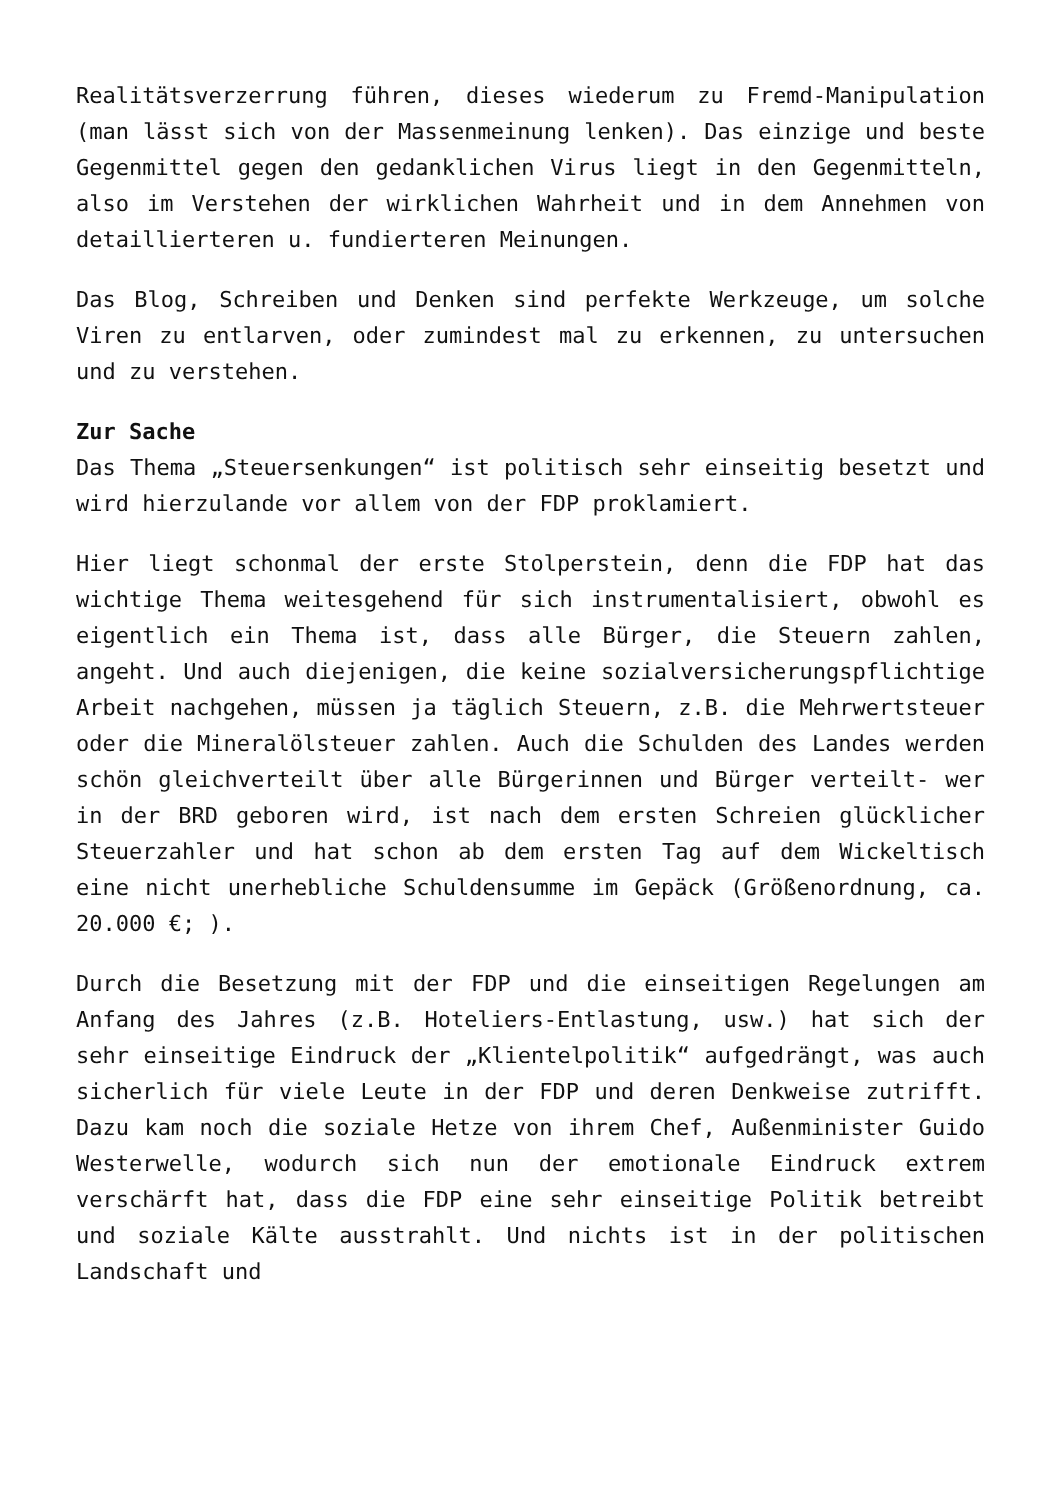Realitätsverzerrung führen, dieses wiederum zu Fremd-Manipulation (man lässt sich von der Massenmeinung lenken). Das einzige und beste Gegenmittel gegen den gedanklichen Virus liegt in den Gegenmitteln, also im Verstehen der wirklichen Wahrheit und in dem Annehmen von detaillierteren u. fundierteren Meinungen.
Das Blog, Schreiben und Denken sind perfekte Werkzeuge, um solche Viren zu entlarven, oder zumindest mal zu erkennen, zu untersuchen und zu verstehen.
Zur Sache
Das Thema „Steuersenkungen“ ist politisch sehr einseitig besetzt und wird hierzulande vor allem von der FDP proklamiert.
Hier liegt schonmal der erste Stolperstein, denn die FDP hat das wichtige Thema weitesgehend für sich instrumentalisiert, obwohl es eigentlich ein Thema ist, dass alle Bürger, die Steuern zahlen, angeht. Und auch diejenigen, die keine sozialversicherungspflichtige Arbeit nachgehen, müssen ja täglich Steuern, z.B. die Mehrwertsteuer oder die Mineralölsteuer zahlen. Auch die Schulden des Landes werden schön gleichverteilt über alle Bürgerinnen und Bürger verteilt- wer in der BRD geboren wird, ist nach dem ersten Schreien glücklicher Steuerzahler und hat schon ab dem ersten Tag auf dem Wickeltisch eine nicht unerhebliche Schuldensumme im Gepäck (Größenordnung, ca. 20.000 €; ).
Durch die Besetzung mit der FDP und die einseitigen Regelungen am Anfang des Jahres (z.B. Hoteliers-Entlastung, usw.) hat sich der sehr einseitige Eindruck der „Klientelpolitik“ aufgedrängt, was auch sicherlich für viele Leute in der FDP und deren Denkweise zutrifft. Dazu kam noch die soziale Hetze von ihrem Chef, Außenminister Guido Westerwelle, wodurch sich nun der emotionale Eindruck extrem verschärft hat, dass die FDP eine sehr einseitige Politik betreibt und soziale Kälte ausstrahlt. Und nichts ist in der politischen Landschaft und